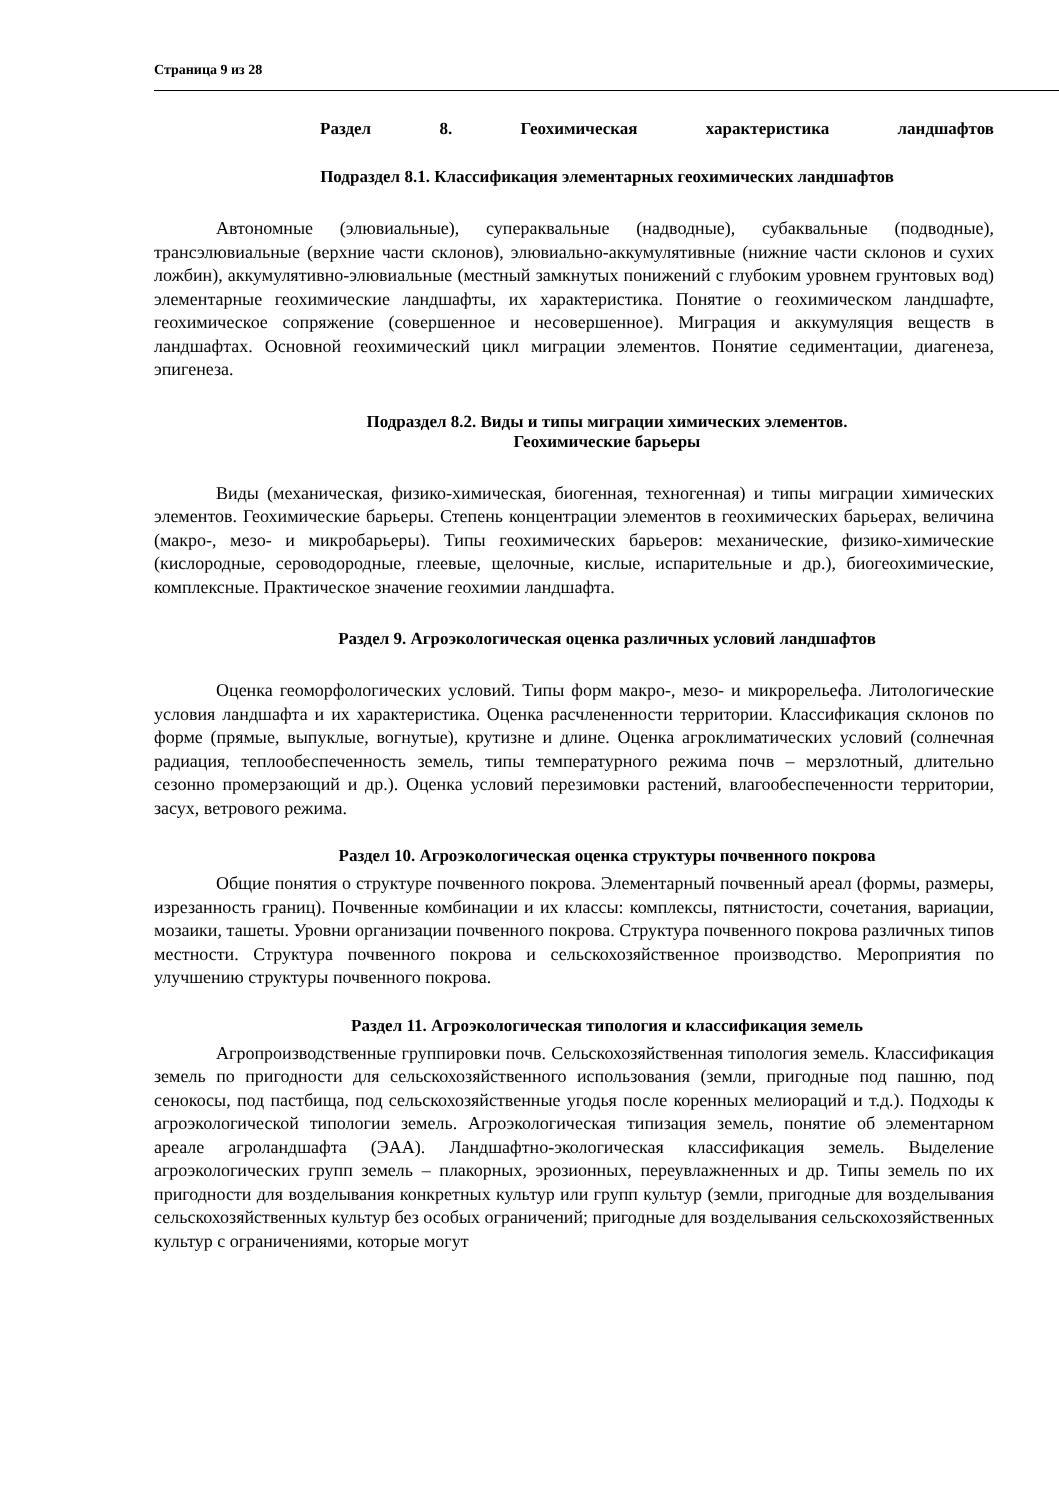Страница 9 из 28
Раздел 8. Геохимическая характеристика ландшафтов
Подраздел 8.1. Классификация элементарных геохимических ландшафтов
Автономные (элювиальные), супераквальные (надводные), субаквальные (подводные), трансэлювиальные (верхние части склонов), элювиально-аккумулятивные (нижние части склонов и сухих ложбин), аккумулятивно-элювиальные (местный замкнутых понижений с глубоким уровнем грунтовых вод) элементарные геохимические ландшафты, их характеристика. Понятие о геохимическом ландшафте, геохимическое сопряжение (совершенное и несовершенное). Миграция и аккумуляция веществ в ландшафтах. Основной геохимический цикл миграции элементов. Понятие седиментации, диагенеза, эпигенеза.
Подраздел 8.2. Виды и типы миграции химических элементов.
Геохимические барьеры
Виды (механическая, физико-химическая, биогенная, техногенная) и типы миграции химических элементов. Геохимические барьеры. Степень концентрации элементов в геохимических барьерах, величина (макро-, мезо- и микробарьеры). Типы геохимических барьеров: механические, физико-химические (кислородные, сероводородные, глеевые, щелочные, кислые, испарительные и др.), биогеохимические, комплексные. Практическое значение геохимии ландшафта.
Раздел 9. Агроэкологическая оценка различных условий ландшафтов
Оценка геоморфологических условий. Типы форм макро-, мезо- и микрорельефа. Литологические условия ландшафта и их характеристика. Оценка расчлененности территории. Классификация склонов по форме (прямые, выпуклые, вогнутые), крутизне и длине. Оценка агроклиматических условий (солнечная радиация, теплообеспеченность земель, типы температурного режима почв – мерзлотный, длительно сезонно промерзающий и др.). Оценка условий перезимовки растений, влагообеспеченности территории, засух, ветрового режима.
Раздел 10. Агроэкологическая оценка структуры почвенного покрова
Общие понятия о структуре почвенного покрова. Элементарный почвенный ареал (формы, размеры, изрезанность границ). Почвенные комбинации и их классы: комплексы, пятнистости, сочетания, вариации, мозаики, ташеты. Уровни организации почвенного покрова. Структура почвенного покрова различных типов местности. Структура почвенного покрова и сельскохозяйственное производство. Мероприятия по улучшению структуры почвенного покрова.
Раздел 11. Агроэкологическая типология и классификация земель
Агропроизводственные группировки почв. Сельскохозяйственная типология земель. Классификация земель по пригодности для сельскохозяйственного использования (земли, пригодные под пашню, под сенокосы, под пастбища, под сельскохозяйственные угодья после коренных мелиораций и т.д.). Подходы к агроэкологической типологии земель. Агроэкологическая типизация земель, понятие об элементарном ареале агроландшафта (ЭАА). Ландшафтно-экологическая классификация земель. Выделение агроэкологических групп земель – плакорных, эрозионных, переувлажненных и др. Типы земель по их пригодности для возделывания конкретных культур или групп культур (земли, пригодные для возделывания сельскохозяйственных культур без особых ограничений; пригодные для возделывания сельскохозяйственных культур с ограничениями, которые могут